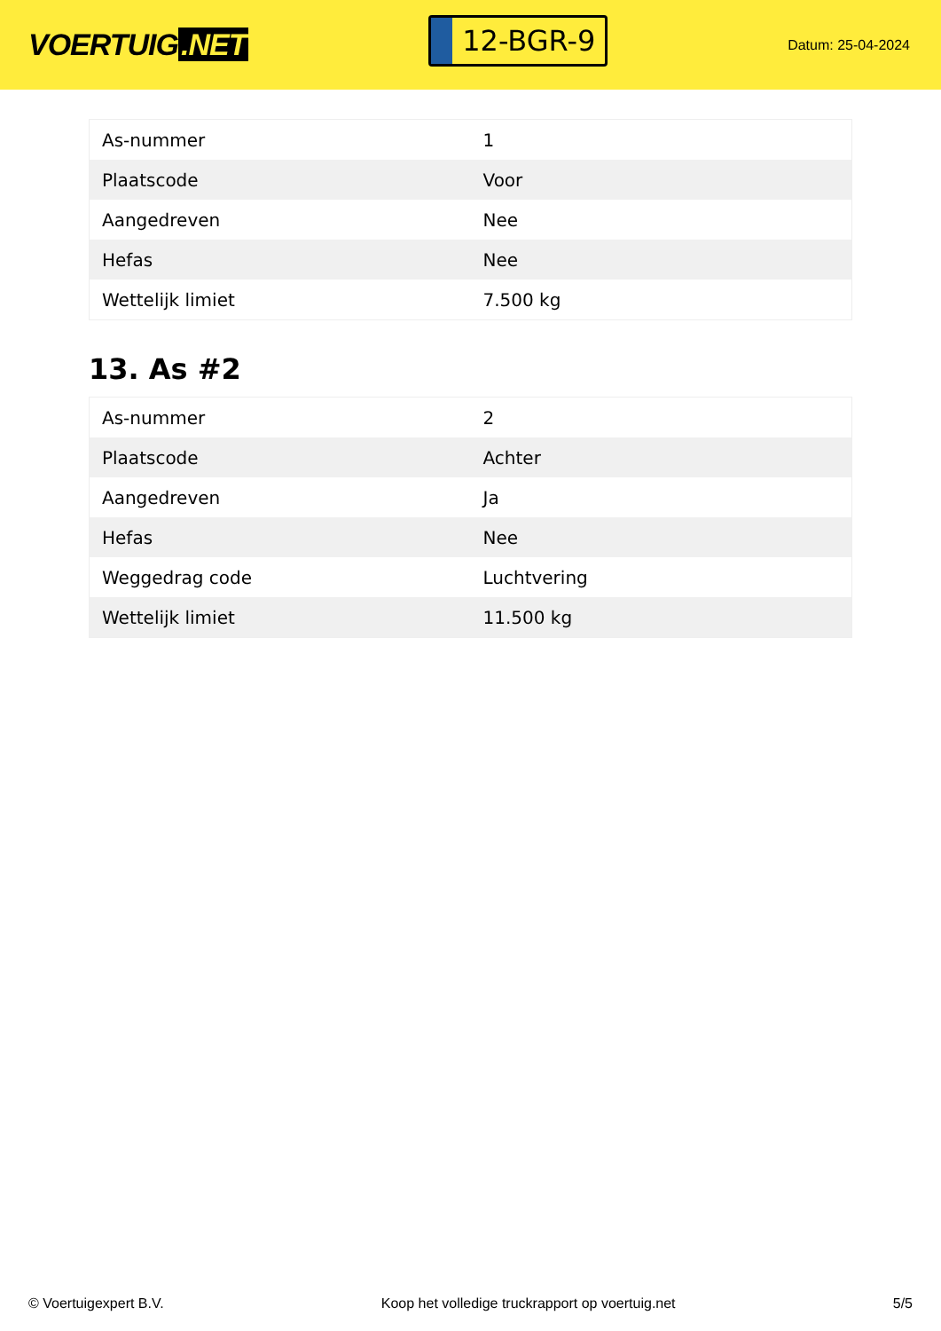VOERTUIG.NET
12-BGR-9
Datum: 25-04-2024
| As-nummer | 1 |
| Plaatscode | Voor |
| Aangedreven | Nee |
| Hefas | Nee |
| Wettelijk limiet | 7.500 kg |
13. As #2
| As-nummer | 2 |
| Plaatscode | Achter |
| Aangedreven | Ja |
| Hefas | Nee |
| Weggedrag code | Luchtvering |
| Wettelijk limiet | 11.500 kg |
© Voertuigexpert B.V. Koop het volledige truckrapport op voertuig.net 5/5